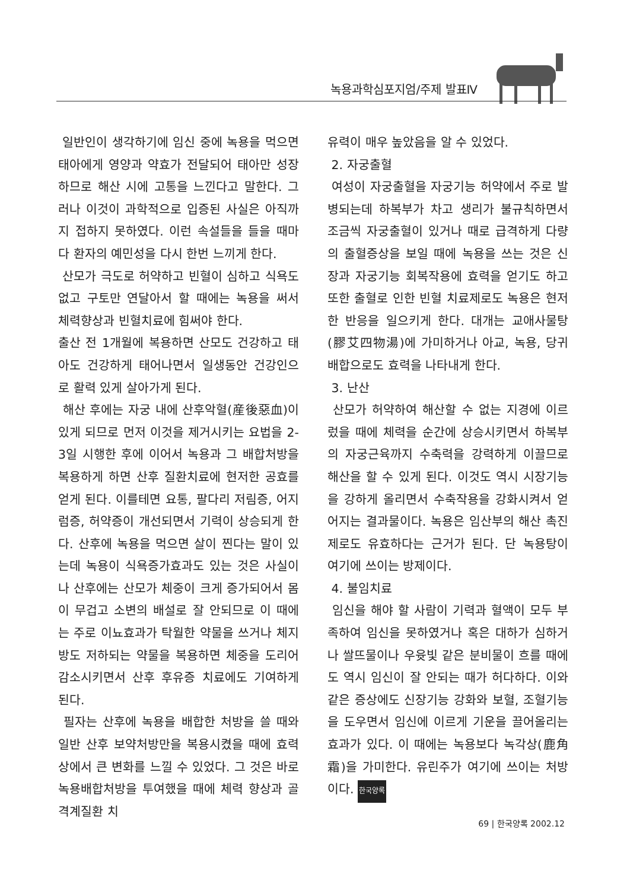녹용과학심포지엄/주제 발표Ⅳ
일반인이 생각하기에 임신 중에 녹용을 먹으면 태아에게 영양과 약효가 전달되어 태아만 성장하므로 해산 시에 고통을 느낀다고 말한다. 그러나 이것이 과학적으로 입증된 사실은 아직까지 접하지 못하였다. 이런 속설들을 들을 때마다 환자의 예민성을 다시 한번 느끼게 한다.
산모가 극도로 허약하고 빈혈이 심하고 식욕도 없고 구토만 연달아서 할 때에는 녹용을 써서 체력향상과 빈혈치료에 힘써야 한다.
출산 전 1개월에 복용하면 산모도 건강하고 태아도 건강하게 태어나면서 일생동안 건강인으로 활력 있게 살아가게 된다.
해산 후에는 자궁 내에 산후악혈(産後惡血)이 있게 되므로 먼저 이것을 제거시키는 요법을 2-3일 시행한 후에 이어서 녹용과 그 배합처방을 복용하게 하면 산후 질환치료에 현저한 공효를 얻게 된다. 이를테면 요통, 팔다리 저림증, 어지럼증, 허약증이 개선되면서 기력이 상승되게 한다. 산후에 녹용을 먹으면 살이 찐다는 말이 있는데 녹용이 식욕증가효과도 있는 것은 사실이나 산후에는 산모가 체중이 크게 증가되어서 몸이 무겁고 소변의 배설로 잘 안되므로 이 때에는 주로 이뇨효과가 탁월한 약물을 쓰거나 체지방도 저하되는 약물을 복용하면 체중을 도리어 감소시키면서 산후 후유증 치료에도 기여하게 된다.
필자는 산후에 녹용을 배합한 처방을 쓸 때와 일반 산후 보약처방만을 복용시켰을 때에 효력 상에서 큰 변화를 느낄 수 있었다. 그 것은 바로 녹용배합처방을 투여했을 때에 체력 향상과 골격계질환 치
유력이 매우 높았음을 알 수 있었다.
2. 자궁출혈
여성이 자궁출혈을 자궁기능 허약에서 주로 발병되는데 하복부가 차고 생리가 불규칙하면서 조금씩 자궁출혈이 있거나 때로 급격하게 다량의 출혈증상을 보일 때에 녹용을 쓰는 것은 신장과 자궁기능 회복작용에 효력을 얻기도 하고 또한 출혈로 인한 빈혈 치료제로도 녹용은 현저한 반응을 일으키게 한다. 대개는 교애사물탕(膠艾四物湯)에 가미하거나 아교, 녹용, 당귀 배합으로도 효력을 나타내게 한다.
3. 난산
산모가 허약하여 해산할 수 없는 지경에 이르렀을 때에 체력을 순간에 상승시키면서 하복부의 자궁근육까지 수축력을 강력하게 이끌므로 해산을 할 수 있게 된다. 이것도 역시 시장기능을 강하게 올리면서 수축작용을 강화시켜서 얻어지는 결과물이다. 녹용은 임산부의 해산 촉진제로도 유효하다는 근거가 된다. 단 녹용탕이 여기에 쓰이는 방제이다.
4. 불임치료
임신을 해야 할 사람이 기력과 혈액이 모두 부족하여 임신을 못하였거나 혹은 대하가 심하거나 쌀뜨물이나 우윳빛 같은 분비물이 흐를 때에도 역시 임신이 잘 안되는 때가 허다하다. 이와 같은 증상에도 신장기능 강화와 보혈, 조혈기능을 도우면서 임신에 이르게 기운을 끌어올리는 효과가 있다. 이 때에는 녹용보다 녹각상(鹿角霜)을 가미한다. 유린주가 여기에 쓰이는 처방이다. 한국양록
69 | 한국양록 2002.12